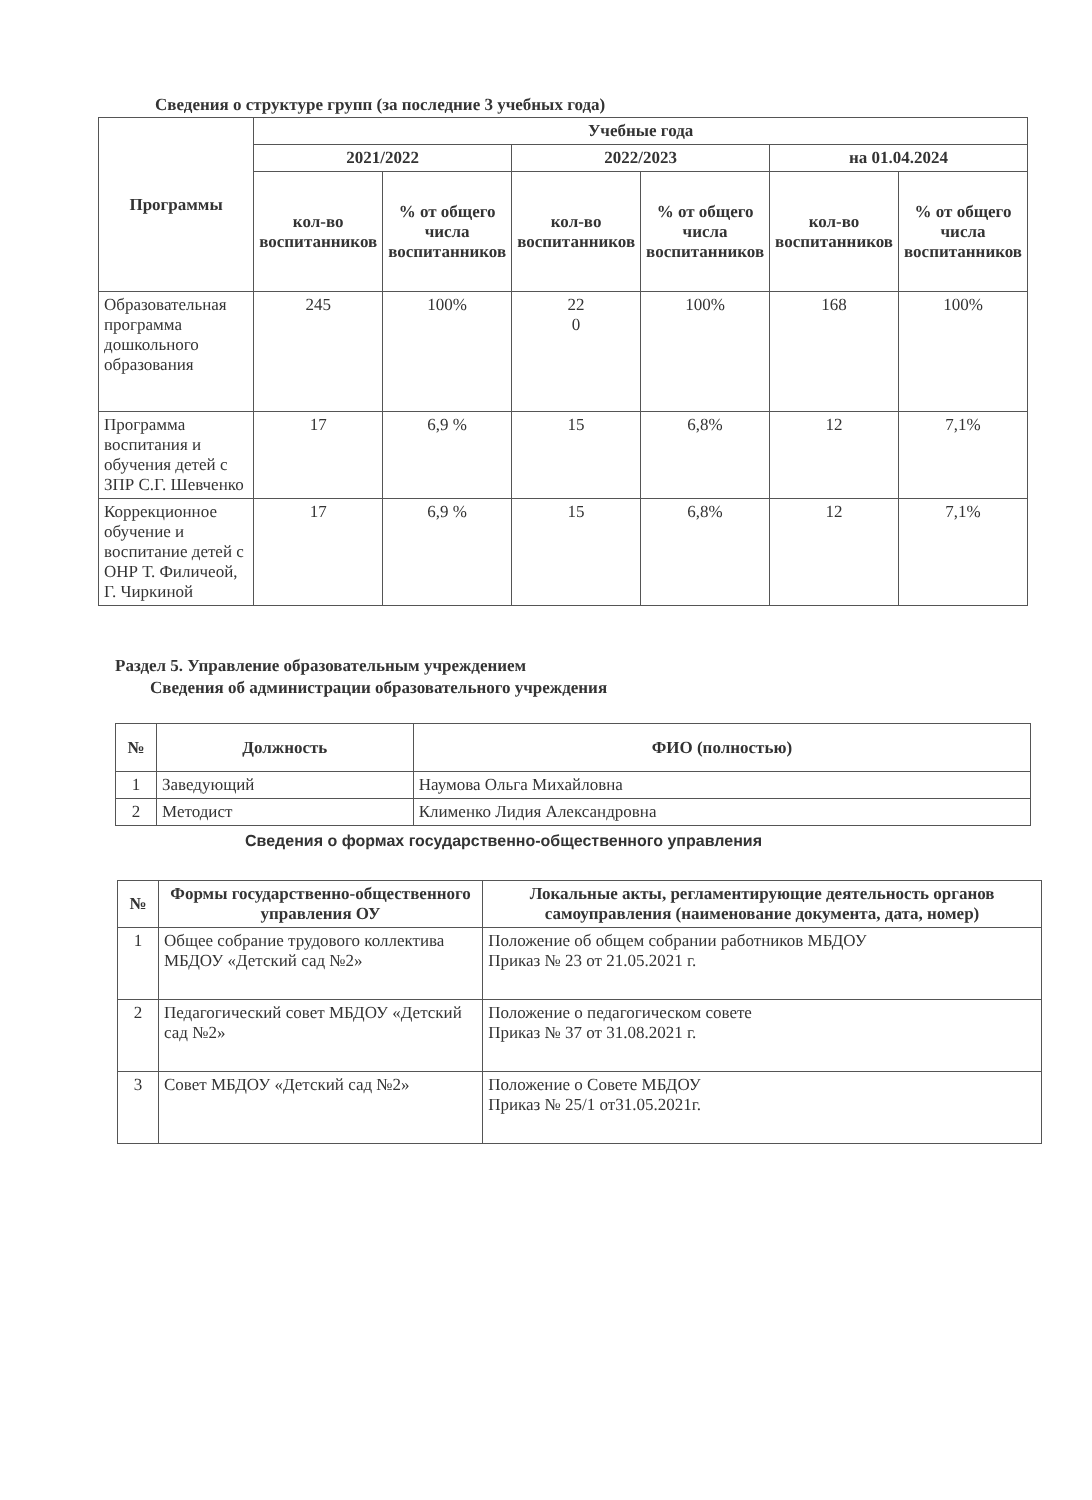Сведения о структуре групп (за последние 3 учебных года)
| Программы | Учебные года | | | | | |
| --- | --- | --- | --- | --- | --- | --- |
| | 2021/2022 | | 2022/2023 | | на 01.04.2024 | |
| | кол-во воспитанников | % от общего числа воспитанников | кол-во воспитанников | % от общего числа воспитанников | кол-во воспитанников | % от общего числа воспитанников |
| Образовательная программа дошкольного образования | 245 | 100% | 22 0 | 100% | 168 | 100% |
| Программа воспитания и обучения детей с ЗПР С.Г. Шевченко | 17 | 6,9 % | 15 | 6,8% | 12 | 7,1% |
| Коррекционное обучение и воспитание детей с ОНР Т. Филичеой, Г. Чиркиной | 17 | 6,9 % | 15 | 6,8% | 12 | 7,1% |
Раздел 5. Управление образовательным учреждением
Сведения об администрации образовательного учреждения
| № | Должность | ФИО (полностью) |
| --- | --- | --- |
| 1 | Заведующий | Наумова Ольга Михайловна |
| 2 | Методист | Клименко Лидия Александровна |
Сведения о формах государственно-общественного управления
| № | Формы государственно-общественного управления ОУ | Локальные акты, регламентирующие деятельность органов самоуправления (наименование документа, дата, номер) |
| --- | --- | --- |
| 1 | Общее собрание трудового коллектива МБДОУ «Детский сад №2» | Положение об общем собрании работников МБДОУ Приказ № 23 от 21.05.2021 г. |
| 2 | Педагогический совет МБДОУ «Детский сад №2» | Положение о педагогическом совете Приказ № 37 от 31.08.2021 г. |
| 3 | Совет МБДОУ «Детский сад №2» | Положение о Совете МБДОУ Приказ № 25/1 от31.05.2021г. |